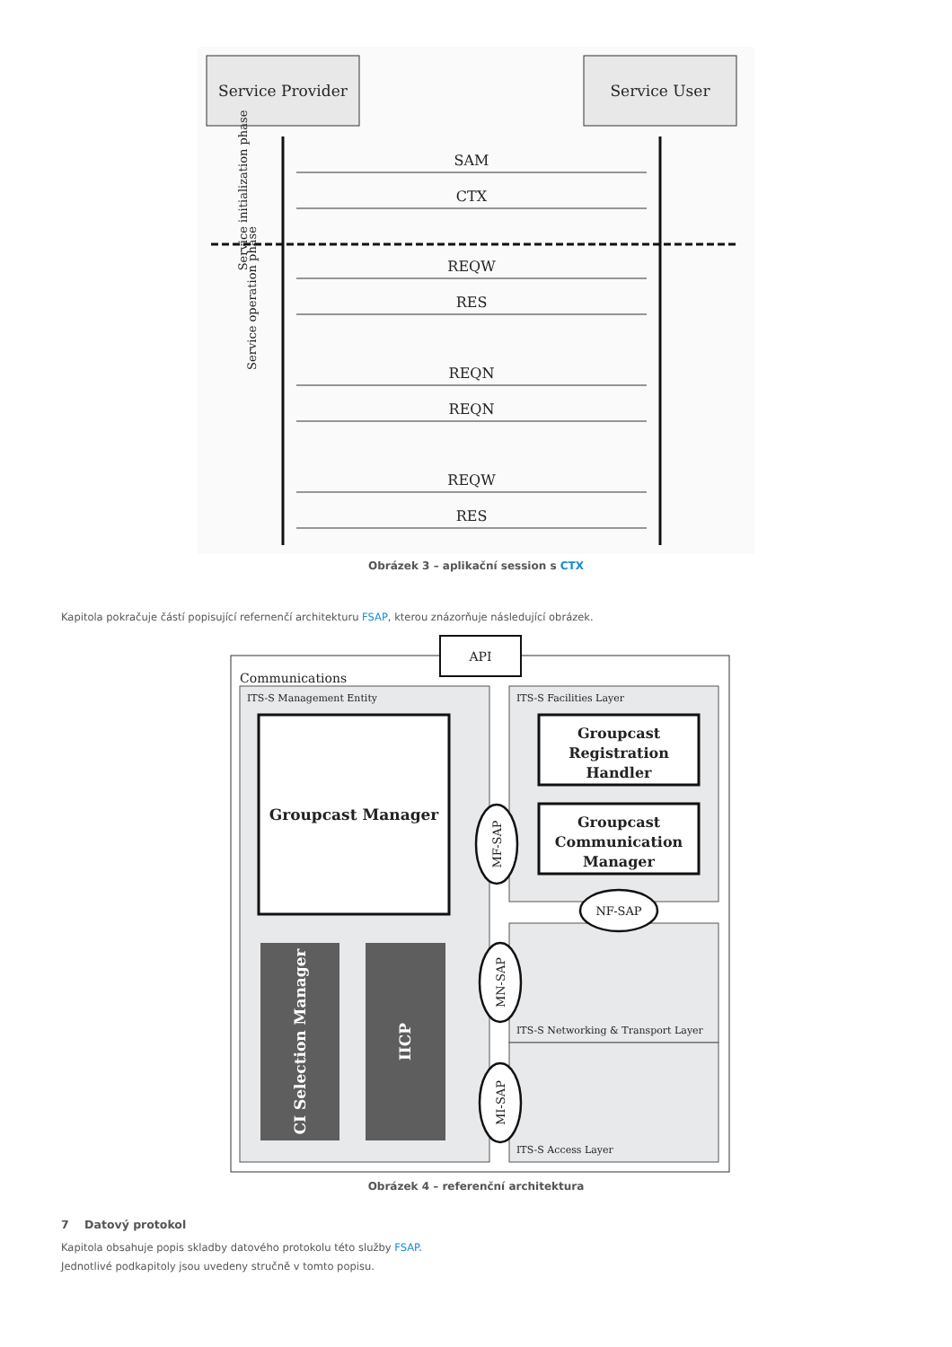Service Provider
Service User
SAM
CTX
REQW
RES
REQN
REQN
REQW
RES
Service initialization phase
Service operation phase
Obrázek 3 – aplikační session s CTX
Kapitola pokračuje částí popisující refernenčí architekturu FSAP, kterou znázorňuje následující obrázek.
API
Communications
ITS-S Management Entity
Groupcast Manager
CI Selection Manager
IICP
ITS-S Facilities Layer
Groupcast
Registration
Handler
Groupcast
Communication
Manager
ITS-S Networking & Transport Layer
ITS-S Access Layer
MF-SAP
NF-SAP
MN-SAP
MI-SAP
Obrázek 4 – referenční architektura
7 Datový protokol
Kapitola obsahuje popis skladby datového protokolu této služby FSAP.
Jednotlivé podkapitoly jsou uvedeny stručně v tomto popisu.